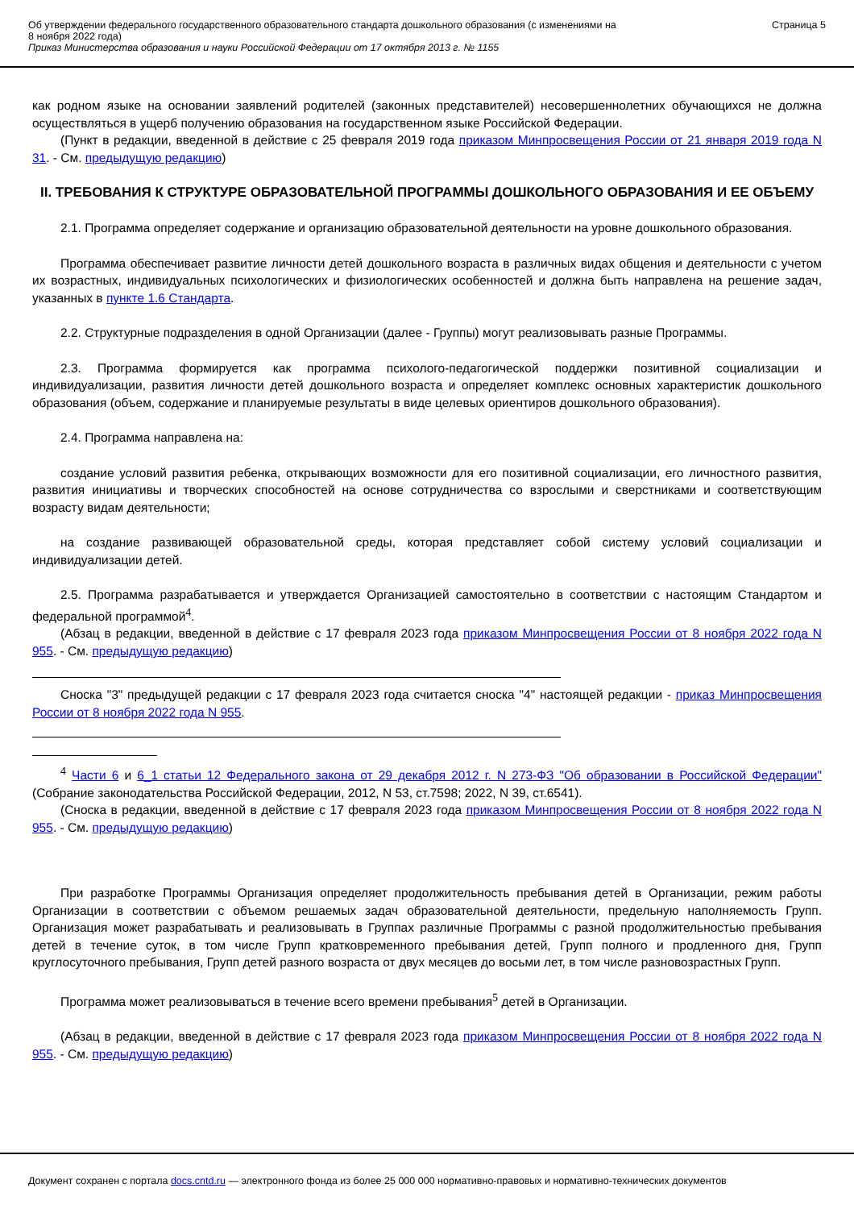Об утверждении федерального государственного образовательного стандарта дошкольного образования (с изменениями на
8 ноября 2022 года)
Приказ Министерства образования и науки Российской Федерации от 17 октября 2013 г. № 1155
Страница 5
как родном языке на основании заявлений родителей (законных представителей) несовершеннолетних обучающихся не должна осуществляться в ущерб получению образования на государственном языке Российской Федерации.
(Пункт в редакции, введенной в действие с 25 февраля 2019 года приказом Минпросвещения России от 21 января 2019 года N 31. - См. предыдущую редакцию)
II. ТРЕБОВАНИЯ К СТРУКТУРЕ ОБРАЗОВАТЕЛЬНОЙ ПРОГРАММЫ ДОШКОЛЬНОГО ОБРАЗОВАНИЯ И ЕЕ ОБЪЕМУ
2.1. Программа определяет содержание и организацию образовательной деятельности на уровне дошкольного образования.
Программа обеспечивает развитие личности детей дошкольного возраста в различных видах общения и деятельности с учетом их возрастных, индивидуальных психологических и физиологических особенностей и должна быть направлена на решение задач, указанных в пункте 1.6 Стандарта.
2.2. Структурные подразделения в одной Организации (далее - Группы) могут реализовывать разные Программы.
2.3. Программа формируется как программа психолого-педагогической поддержки позитивной социализации и индивидуализации, развития личности детей дошкольного возраста и определяет комплекс основных характеристик дошкольного образования (объем, содержание и планируемые результаты в виде целевых ориентиров дошкольного образования).
2.4. Программа направлена на:
создание условий развития ребенка, открывающих возможности для его позитивной социализации, его личностного развития, развития инициативы и творческих способностей на основе сотрудничества со взрослыми и сверстниками и соответствующим возрасту видам деятельности;
на создание развивающей образовательной среды, которая представляет собой систему условий социализации и индивидуализации детей.
2.5. Программа разрабатывается и утверждается Организацией самостоятельно в соответствии с настоящим Стандартом и федеральной программой<sup>4</sup>.
(Абзац в редакции, введенной в действие с 17 февраля 2023 года приказом Минпросвещения России от 8 ноября 2022 года N 955. - См. предыдущую редакцию)
Сноска "3" предыдущей редакции с 17 февраля 2023 года считается сноска "4" настоящей редакции - приказ Минпросвещения России от 8 ноября 2022 года N 955.
<sup>4</sup> Части 6 и 6_1 статьи 12 Федерального закона от 29 декабря 2012 г. N 273-ФЗ "Об образовании в Российской Федерации" (Собрание законодательства Российской Федерации, 2012, N 53, ст.7598; 2022, N 39, ст.6541).
(Сноска в редакции, введенной в действие с 17 февраля 2023 года приказом Минпросвещения России от 8 ноября 2022 года N 955. - См. предыдущую редакцию)
При разработке Программы Организация определяет продолжительность пребывания детей в Организации, режим работы Организации в соответствии с объемом решаемых задач образовательной деятельности, предельную наполняемость Групп. Организация может разрабатывать и реализовывать в Группах различные Программы с разной продолжительностью пребывания детей в течение суток, в том числе Групп кратковременного пребывания детей, Групп полного и продленного дня, Групп круглосуточного пребывания, Групп детей разного возраста от двух месяцев до восьми лет, в том числе разновозрастных Групп.
Программа может реализовываться в течение всего времени пребывания<sup>5</sup> детей в Организации.
(Абзац в редакции, введенной в действие с 17 февраля 2023 года приказом Минпросвещения России от 8 ноября 2022 года N 955. - См. предыдущую редакцию)
Документ сохранен с портала docs.cntd.ru — электронного фонда из более 25 000 000 нормативно-правовых и нормативно-технических документов